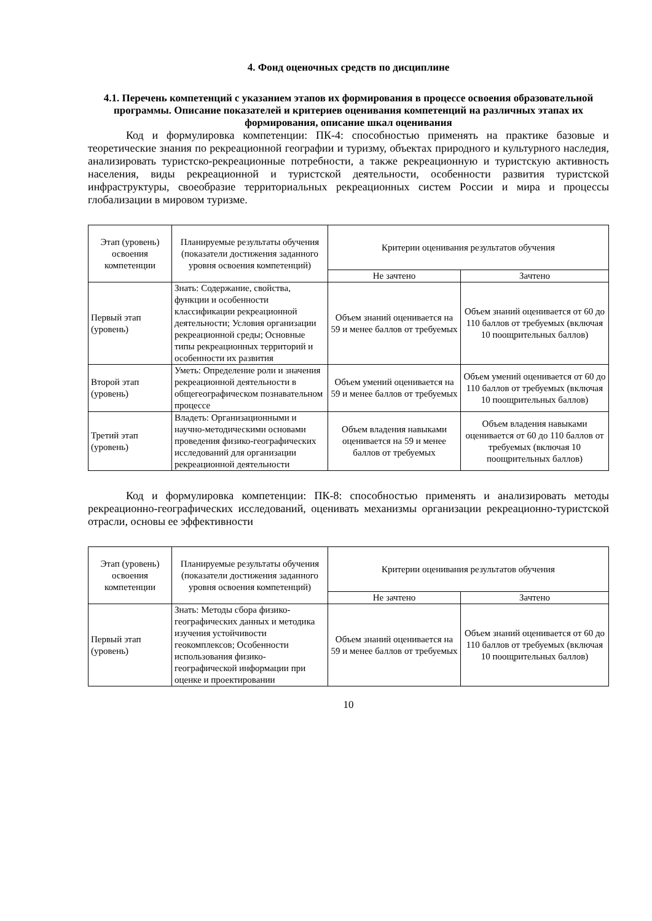4. Фонд оценочных средств по дисциплине
4.1. Перечень компетенций с указанием этапов их формирования в процессе освоения образовательной программы. Описание показателей и критериев оценивания компетенций на различных этапах их формирования, описание шкал оценивания
Код и формулировка компетенции: ПК-4: способностью применять на практике базовые и теоретические знания по рекреационной географии и туризму, объектах природного и культурного наследия, анализировать туристско-рекреационные потребности, а также рекреационную и туристскую активность населения, виды рекреационной и туристской деятельности, особенности развития туристской инфраструктуры, своеобразие территориальных рекреационных систем России и мира и процессы глобализации в мировом туризме.
| Этап (уровень) освоения компетенции | Планируемые результаты обучения (показатели достижения заданного уровня освоения компетенций) | Критерии оценивания результатов обучения | |
| --- | --- | --- | --- |
| | | Не зачтено | Зачтено |
| Первый этап (уровень) | Знать: Содержание, свойства, функции и особенности классификации рекреационной деятельности; Условия организации рекреационной среды; Основные типы рекреационных территорий и особенности их развития | Объем знаний оценивается на 59 и менее баллов от требуемых | Объем знаний оценивается от 60 до 110 баллов от требуемых (включая 10 поощрительных баллов) |
| Второй этап (уровень) | Уметь: Определение роли и значения рекреационной деятельности в общегеографическом познавательном процессе | Объем умений оценивается на 59 и менее баллов от требуемых | Объем умений оценивается от 60 до 110 баллов от требуемых (включая 10 поощрительных баллов) |
| Третий этап (уровень) | Владеть: Организационными и научно-методическими основами проведения физико-географических исследований для организации рекреационной деятельности | Объем владения навыками оценивается на 59 и менее баллов от требуемых | Объем владения навыками оценивается от 60 до 110 баллов от требуемых (включая 10 поощрительных баллов) |
Код и формулировка компетенции: ПК-8: способностью применять и анализировать методы рекреационно-географических исследований, оценивать механизмы организации рекреационно-туристской отрасли, основы ее эффективности
| Этап (уровень) освоения компетенции | Планируемые результаты обучения (показатели достижения заданного уровня освоения компетенций) | Критерии оценивания результатов обучения | |
| --- | --- | --- | --- |
| | | Не зачтено | Зачтено |
| Первый этап (уровень) | Знать: Методы сбора физико-географических данных и методика изучения устойчивости геокомплексов; Особенности использования физико-географической информации при оценке и проектировании | Объем знаний оценивается на 59 и менее баллов от требуемых | Объем знаний оценивается от 60 до 110 баллов от требуемых (включая 10 поощрительных баллов) |
10